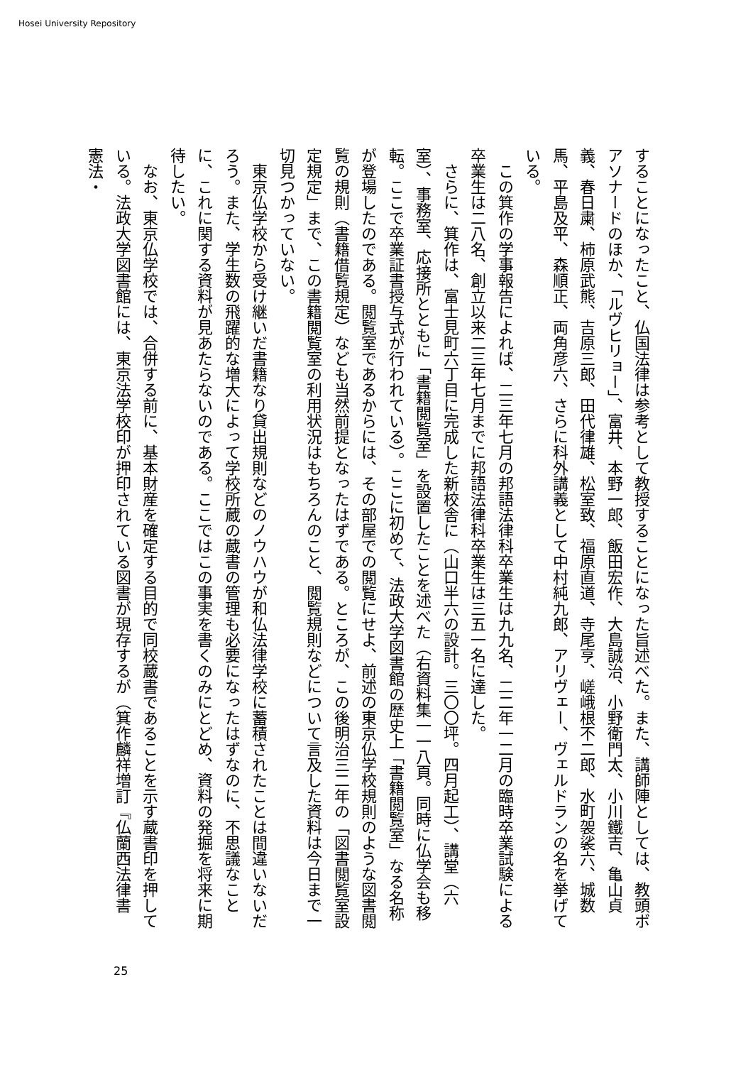Hosei University Repository
することになったこと、仏国法律は参考として教授することになった旨述べた。また、講師陣としては、教頭ボアソナードのほか、「ルヴヒリョー」、富井、本野一郎、飯田宏作、大島誠治、小野衛門太、小川鐵吉、亀山貞義、春日粛、柿原武熊、吉原三郎、田代律雄、松室致、福原直道、寺尾亨、嵯峨根不二郎、水町袈裟六、城数馬、平島及平、森順正、両角彦六、さらに科外講義として中村純九郎、アリヴェー、ヴェルドランの名を挙げている。
　この箕作の学事報告によれば、二三年七月の邦語法律科卒業生は九九名、二二年一二月の臨時卒業試験による卒業生は二八名、創立以来二三年七月までに邦語法律科卒業生は三五一名に達した。
　さらに、箕作は、富士見町六丁目に完成した新校舎に（山口半六の設計。三〇〇坪。四月起工）、講堂（六室）、事務室、応接所とともに「書籍閲覧室」を設置したことを述べた（右資料集一一八頁。同時に仏学会も移転。ここで卒業証書授与式が行われている）。ここに初めて、法政大学図書館の歴史上「書籍閲覧室」なる名称が登場したのである。閲覧室であるからには、その部屋での閲覧にせよ、前述の東京仏学校規則のような図書閲覧の規則（書籍借覧規定）なども当然前提となったはずである。ところが、この後明治三二年の「図書閲覧室設定規定」まで、この書籍閲覧室の利用状況はもちろんのこと、閲覧規則などについて言及した資料は今日まで一切見つかっていない。
　東京仏学校から受け継いだ書籍なり貸出規則などのノウハウが和仏法律学校に蓄積されたことは間違いないだろう。また、学生数の飛躍的な増大によって学校所蔵の蔵書の管理も必要になったはずなのに、不思議なことに、これに関する資料が見あたらないのである。ここではこの事実を書くのみにとどめ、資料の発掘を将来に期待したい。
　なお、東京仏学校では、合併する前に、基本財産を確定する目的で同校蔵書であることを示す蔵書印を押している。法政大学図書館には、東京法学校印が押印されている図書が現存するが（箕作麟祥増訂『仏蘭西法律書　憲法・
25